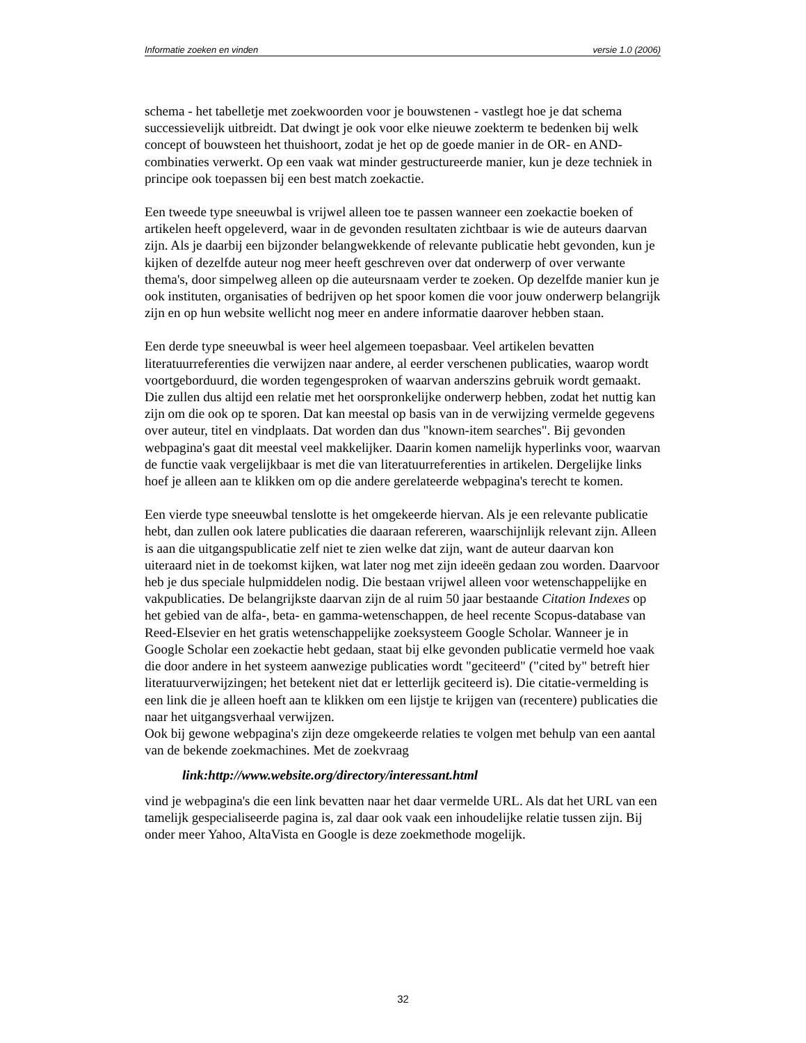Informatie zoeken en vinden versie 1.0 (2006)
schema - het tabelletje met zoekwoorden voor je bouwstenen - vastlegt hoe je dat schema successievelijk uitbreidt. Dat dwingt je ook voor elke nieuwe zoekterm te bedenken bij welk concept of bouwsteen het thuishoort, zodat je het op de goede manier in de OR- en AND-combinaties verwerkt. Op een vaak wat minder gestructureerde manier, kun je deze techniek in principe ook toepassen bij een best match zoekactie.
Een tweede type sneeuwbal is vrijwel alleen toe te passen wanneer een zoekactie boeken of artikelen heeft opgeleverd, waar in de gevonden resultaten zichtbaar is wie de auteurs daarvan zijn. Als je daarbij een bijzonder belangwekkende of relevante publicatie hebt gevonden, kun je kijken of dezelfde auteur nog meer heeft geschreven over dat onderwerp of over verwante thema's, door simpelweg alleen op die auteursnaam verder te zoeken. Op dezelfde manier kun je ook instituten, organisaties of bedrijven op het spoor komen die voor jouw onderwerp belangrijk zijn en op hun website wellicht nog meer en andere informatie daarover hebben staan.
Een derde type sneeuwbal is weer heel algemeen toepasbaar. Veel artikelen bevatten literatuurreferenties die verwijzen naar andere, al eerder verschenen publicaties, waarop wordt voortgeborduurd, die worden tegengesproken of waarvan anderszins gebruik wordt gemaakt. Die zullen dus altijd een relatie met het oorspronkelijke onderwerp hebben, zodat het nuttig kan zijn om die ook op te sporen. Dat kan meestal op basis van in de verwijzing vermelde gegevens over auteur, titel en vindplaats. Dat worden dan dus "known-item searches". Bij gevonden webpagina's gaat dit meestal veel makkelijker. Daarin komen namelijk hyperlinks voor, waarvan de functie vaak vergelijkbaar is met die van literatuurreferenties in artikelen. Dergelijke links hoef je alleen aan te klikken om op die andere gerelateerde webpagina's terecht te komen.
Een vierde type sneeuwbal tenslotte is het omgekeerde hiervan. Als je een relevante publicatie hebt, dan zullen ook latere publicaties die daaraan refereren, waarschijnlijk relevant zijn. Alleen is aan die uitgangspublicatie zelf niet te zien welke dat zijn, want de auteur daarvan kon uiteraard niet in de toekomst kijken, wat later nog met zijn ideeën gedaan zou worden. Daarvoor heb je dus speciale hulpmiddelen nodig. Die bestaan vrijwel alleen voor wetenschappelijke en vakpublicaties. De belangrijkste daarvan zijn de al ruim 50 jaar bestaande Citation Indexes op het gebied van de alfa-, beta- en gamma-wetenschappen, de heel recente Scopus-database van Reed-Elsevier en het gratis wetenschappelijke zoeksysteem Google Scholar. Wanneer je in Google Scholar een zoekactie hebt gedaan, staat bij elke gevonden publicatie vermeld hoe vaak die door andere in het systeem aanwezige publicaties wordt "geciteerd" ("cited by" betreft hier literatuurverwijzingen; het betekent niet dat er letterlijk geciteerd is). Die citatie-vermelding is een link die je alleen hoeft aan te klikken om een lijstje te krijgen van (recentere) publicaties die naar het uitgangsverhaal verwijzen.
Ook bij gewone webpagina's zijn deze omgekeerde relaties te volgen met behulp van een aantal van de bekende zoekmachines. Met de zoekvraag
link:http://www.website.org/directory/interessant.html
vind je webpagina's die een link bevatten naar het daar vermelde URL. Als dat het URL van een tamelijk gespecialiseerde pagina is, zal daar ook vaak een inhoudelijke relatie tussen zijn. Bij onder meer Yahoo, AltaVista en Google is deze zoekmethode mogelijk.
32